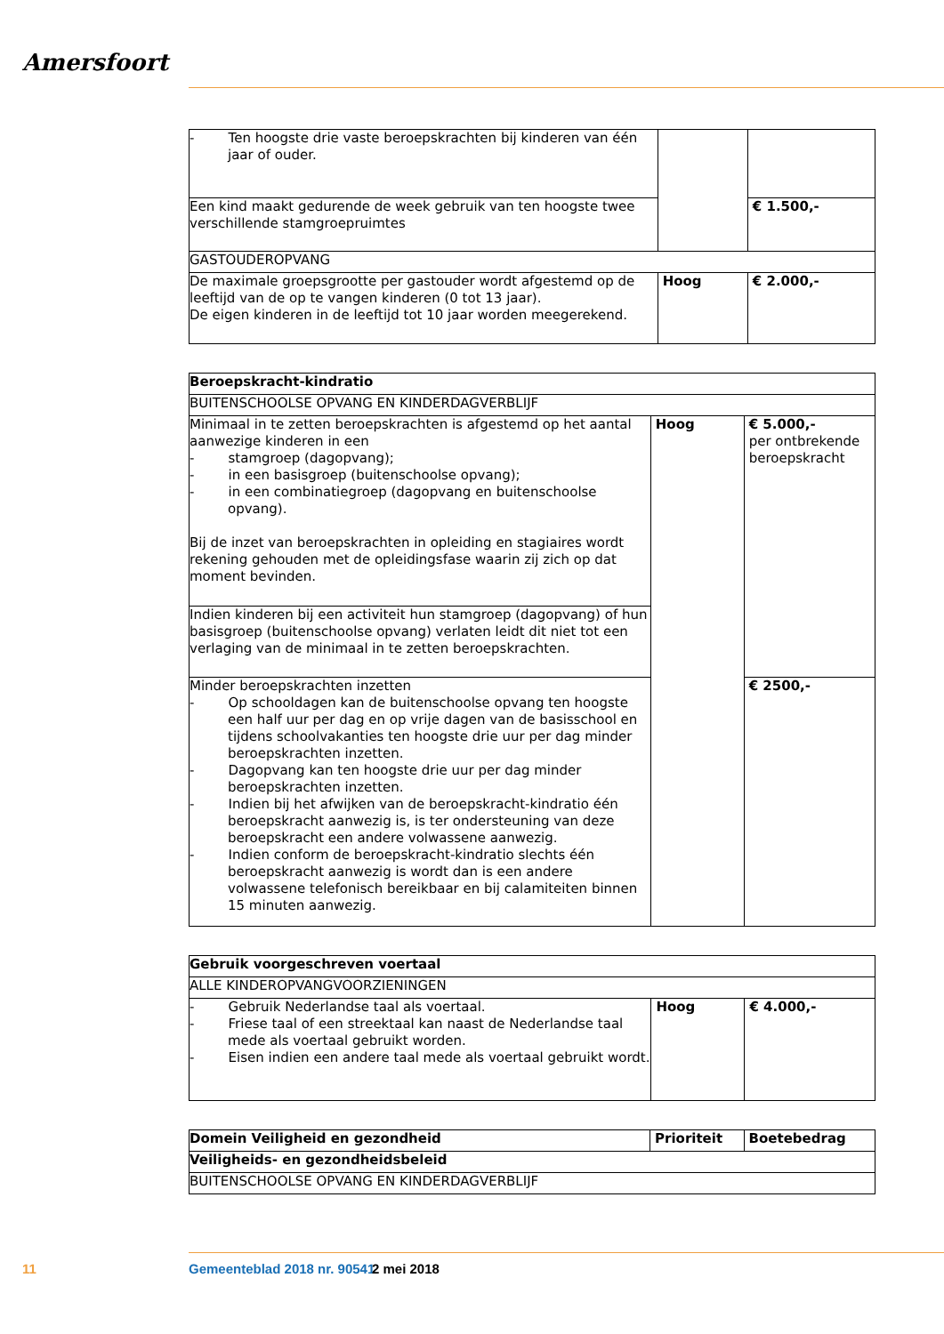Amersfoort
| - Ten hoogste drie vaste beroepskrachten bij kinderen van één jaar of ouder. | | |
| Een kind maakt gedurende de week gebruik van ten hoogste twee verschillende stamgroepruimtes | | € 1.500,- |
| GASTOUDEROPVANG | | |
| De maximale groepsgrootte per gastouder wordt afgestemd op de leeftijd van de op te vangen kinderen (0 tot 13 jaar). De eigen kinderen in de leeftijd tot 10 jaar worden meegerekend. | Hoog | € 2.000,- |
| Beroepskracht-kindratio | | |
| BUITENSCHOOLSE OPVANG EN KINDERDAGVERBLIJF | | |
| Minimaal in te zetten beroepskrachten is afgestemd op het aantal aanwezige kinderen in een - stamgroep (dagopvang); - in een basisgroep (buitenschoolse opvang); - in een combinatiegroep (dagopvang en buitenschoolse opvang). Bij de inzet van beroepskrachten in opleiding en stagiaires wordt rekening gehouden met de opleidingsfase waarin zij zich op dat moment bevinden. | Hoog | € 5.000,- per ontbrekende beroepskracht |
| Indien kinderen bij een activiteit hun stamgroep (dagopvang) of hun basisgroep (buitenschoolse opvang) verlaten leidt dit niet tot een verlaging van de minimaal in te zetten beroepskrachten. | | |
| Minder beroepskrachten inzetten - Op schooldagen kan de buitenschoolse opvang ten hoogste een half uur per dag en op vrije dagen van de basisschool en tijdens schoolvakanties ten hoogste drie uur per dag minder beroepskrachten inzetten. - Dagopvang kan ten hoogste drie uur per dag minder beroepskrachten inzetten. - Indien bij het afwijken van de beroepskracht-kindratio één beroepskracht aanwezig is, is ter ondersteuning van deze beroepskracht een andere volwassene aanwezig. - Indien conform de beroepskracht-kindratio slechts één beroepskracht aanwezig is wordt dan is een andere volwassene telefonisch bereikbaar en bij calamiteiten binnen 15 minuten aanwezig. | | € 2500,- |
| Gebruik voorgeschreven voertaal | | |
| ALLE KINDEROPVANGVOORZIENINGEN | | |
| - Gebruik Nederlandse taal als voertaal. - Friese taal of een streektaal kan naast de Nederlandse taal mede als voertaal gebruikt worden. - Eisen indien een andere taal mede als voertaal gebruikt wordt. | Hoog | € 4.000,- |
| Domein Veiligheid en gezondheid | Prioriteit | Boetebedrag |
| Veiligheids- en gezondheidsbeleid | | |
| BUITENSCHOOLSE OPVANG EN KINDERDAGVERBLIJF | | |
11 Gemeenteblad 2018 nr. 90541 2 mei 2018